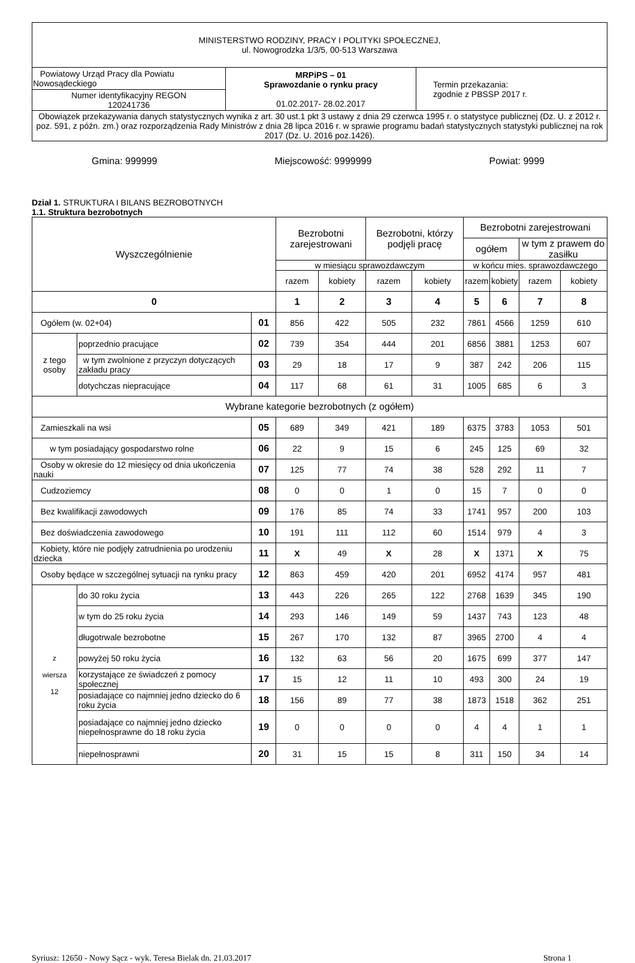| MINISTERSTWO RODZINY, PRACY I POLITYKI SPOŁECZNEJ, ul. Nowogrodzka 1/3/5, 00-513 Warszawa | | |
| Powiatowy Urząd Pracy dla Powiatu Nowosądeckiego | MRPiPS – 01 Sprawozdanie o rynku pracy 01.02.2017- 28.02.2017 | Termin przekazania: zgodnie z PBSSP 2017 r. |
| Numer identyfikacyjny REGON 120241736 | | |
| Obowiązek przekazywania danych statystycznych wynika z art. 30 ust.1 pkt 3 ustawy z dnia 29 czerwca 1995 r. o statystyce publicznej (Dz. U. z 2012 r. poz. 591, z późn. zm.) oraz rozporządzenia Rady Ministrów z dnia 28 lipca 2016 r. w sprawie programu badań statystycznych statystyki publicznej na rok 2017 (Dz. U. 2016 poz.1426). | | |
Gmina: 999999 Miejscowość: 9999999 Powiat: 9999
Dział 1. STRUKTURA I BILANS BEZROBOTNYCH
1.1. Struktura bezrobotnych
| Wyszczególnienie | | | Bezrobotni zarejestrowani | | Bezrobotni, którzy podjęli pracę | | Bezrobotni zarejestrowani | | | |
| --- | --- | --- | --- | --- | --- | --- | --- | --- | --- | --- |
| | | | | | | | ogółem | | w tym z prawem do zasiłku | |
| | | | w miesiącu sprawozdawczym | | | | w końcu mies. sprawozdawczego | | | |
| | | | razem | kobiety | razem | kobiety | razem | kobiety | razem | kobiety |
| 0 | | | 1 | 2 | 3 | 4 | 5 | 6 | 7 | 8 |
| Ogółem (w. 02+04) | | 01 | 856 | 422 | 505 | 232 | 7861 | 4566 | 1259 | 610 |
| z tego osoby | poprzednio pracujące | 02 | 739 | 354 | 444 | 201 | 6856 | 3881 | 1253 | 607 |
| | w tym zwolnione z przyczyn dotyczących zakładu pracy | 03 | 29 | 18 | 17 | 9 | 387 | 242 | 206 | 115 |
| | dotychczas niepracujące | 04 | 117 | 68 | 61 | 31 | 1005 | 685 | 6 | 3 |
| Wybrane kategorie bezrobotnych (z ogółem) | | | | | | | | | | |
| Zamieszkali na wsi | | 05 | 689 | 349 | 421 | 189 | 6375 | 3783 | 1053 | 501 |
| w tym posiadający gospodarstwo rolne | | 06 | 22 | 9 | 15 | 6 | 245 | 125 | 69 | 32 |
| Osoby w okresie do 12 miesięcy od dnia ukończenia nauki | | 07 | 125 | 77 | 74 | 38 | 528 | 292 | 11 | 7 |
| Cudzoziemcy | | 08 | 0 | 0 | 1 | 0 | 15 | 7 | 0 | 0 |
| Bez kwalifikacji zawodowych | | 09 | 176 | 85 | 74 | 33 | 1741 | 957 | 200 | 103 |
| Bez doświadczenia zawodowego | | 10 | 191 | 111 | 112 | 60 | 1514 | 979 | 4 | 3 |
| Kobiety, które nie podjęły zatrudnienia po urodzeniu dziecka | | 11 | X | 49 | X | 28 | X | 1371 | X | 75 |
| Osoby będące w szczególnej sytuacji na rynku pracy | | 12 | 863 | 459 | 420 | 201 | 6952 | 4174 | 957 | 481 |
| z wiersza 12 | do 30 roku życia | 13 | 443 | 226 | 265 | 122 | 2768 | 1639 | 345 | 190 |
| | w tym do 25 roku życia | 14 | 293 | 146 | 149 | 59 | 1437 | 743 | 123 | 48 |
| | długotrwale bezrobotne | 15 | 267 | 170 | 132 | 87 | 3965 | 2700 | 4 | 4 |
| | powyżej 50 roku życia | 16 | 132 | 63 | 56 | 20 | 1675 | 699 | 377 | 147 |
| | korzystające ze świadczeń z pomocy społecznej | 17 | 15 | 12 | 11 | 10 | 493 | 300 | 24 | 19 |
| | posiadające co najmniej jedno dziecko do 6 roku życia | 18 | 156 | 89 | 77 | 38 | 1873 | 1518 | 362 | 251 |
| | posiadające co najmniej jedno dziecko niepełnosprawne do 18 roku życia | 19 | 0 | 0 | 0 | 0 | 4 | 4 | 1 | 1 |
| | niepełnosprawni | 20 | 31 | 15 | 15 | 8 | 311 | 150 | 34 | 14 |
Syriusz: 12650 - Nowy Sącz - wyk. Teresa Bielak dn. 21.03.2017 Strona 1